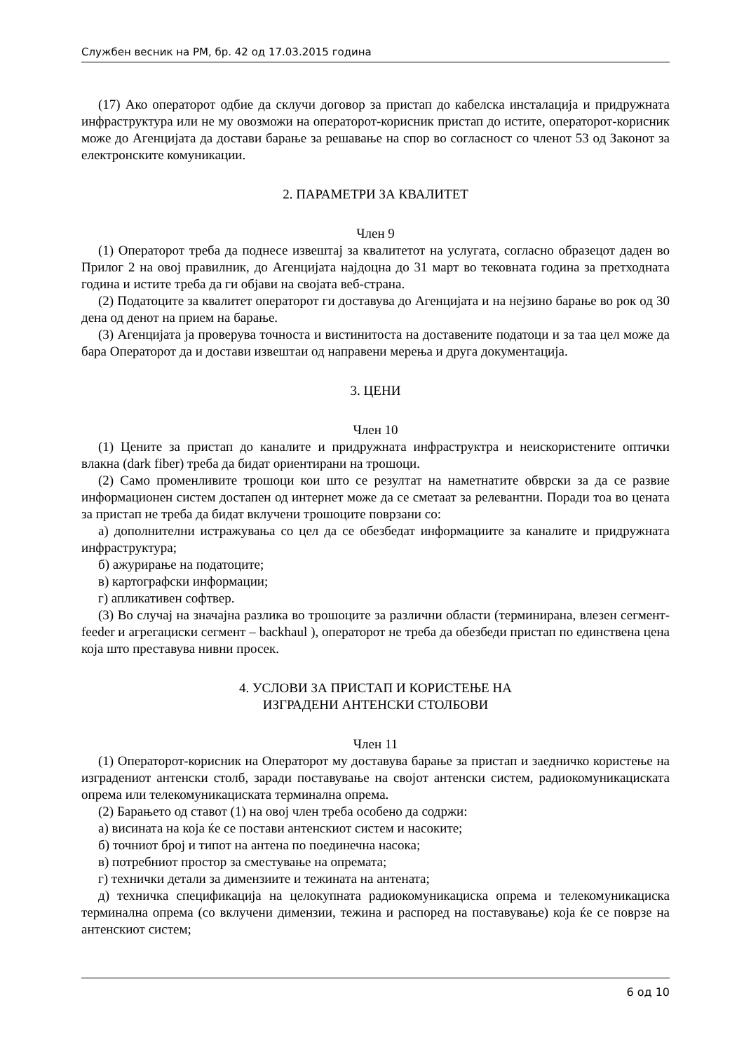Службен весник на РМ, бр. 42 од 17.03.2015 година
(17) Ако операторот одбие да склучи договор за пристап до кабелска инсталација и придружната инфраструктура или не му овозможи на операторот-корисник пристап до истите, операторот-корисник може до Агенцијата да достави барање за решавање на спор во согласност со членот 53 од Законот за електронските комуникации.
2. ПАРАМЕТРИ ЗА КВАЛИТЕТ
Член 9
(1) Операторот треба да поднесе извештај за квалитетот на услугата, согласно образецот даден во Прилог 2 на овој правилник, до Агенцијата најдоцна до 31 март во тековната година за претходната година и истите треба да ги објави на својата веб-страна.
(2) Податоците за квалитет операторот ги доставува до Агенцијата и на нејзино барање во рок од 30 дена од денот на прием на барање.
(3) Агенцијата ја проверува точноста и вистинитоста на доставените податоци и за таа цел може да бара Операторот да и достави извештаи од направени мерења и друга документација.
3. ЦЕНИ
Член 10
(1) Цените за пристап до каналите и придружната инфраструктра и неискористените оптички влакна (dark fiber) треба да бидат ориентирани на трошоци.
(2) Само променливите трошоци кои што се резултат на наметнатите обврски за да се развие информационен систем достапен од интернет може да се сметаат за релевантни. Поради тоа во цената за пристап не треба да бидат вклучени трошоците поврзани со:
а) дополнителни истражувања со цел да се обезбедат информациите за каналите и придружната инфраструктура;
б) ажурирање на податоците;
в) картографски информации;
г) апликативен софтвер.
(3) Во случај на значајна разлика во трошоците за различни области (терминирана, влезен сегмент-feeder и агрегациски сегмент – backhaul ), операторот не треба да обезбеди пристап по единствена цена која што преставува нивни просек.
4. УСЛОВИ ЗА ПРИСТАП И КОРИСТЕЊЕ НА
ИЗГРАДЕНИ АНТЕНСКИ СТОЛБОВИ
Член 11
(1) Операторот-корисник на Операторот му доставува барање за пристап и заедничко користење на изградениот антенски столб, заради поставување на својот антенски систем, радиокомуникациската опрема или телекомуникациската терминална опрема.
(2) Барањето од ставот (1) на овој член треба особено да содржи:
а) висината на која ќе се постави антенскиот систем и насоките;
б) точниот број и типот на антена по поединечна насока;
в) потребниот простор за сместување на опремата;
г) технички детали за димензиите и тежината на антената;
д) техничка спецификација на целокупната радиокомуникациска опрема и телекомуникациска терминална опрема (со вклучени димензии, тежина и распоред на поставување) која ќе се поврзе на антенскиот систем;
6 од 10